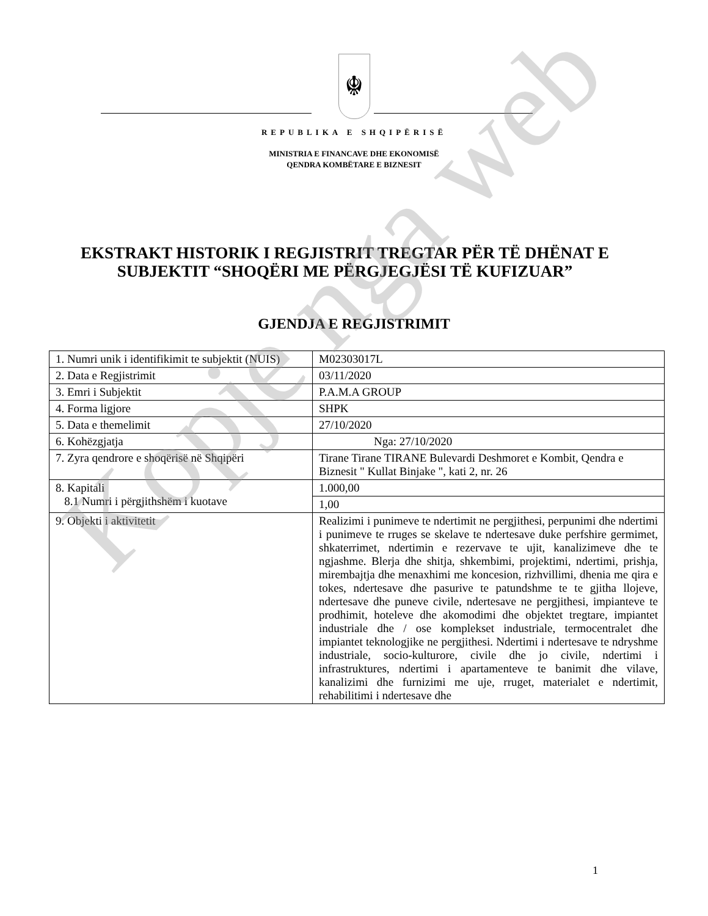☬
REPUBLIKA E SHQIPËRISË
MINISTRIA E FINANCAVE DHE EKONOMISË
QENDRA KOMBËTARE E BIZNESIT
EKSTRAKT HISTORIK I REGJISTRIT TREGTAR PËR TË DHËNAT E SUBJEKTIT “SHOQËRI ME PËRGJEGJËSI TË KUFIZUAR”
GJENDJA E REGJISTRIMIT
| 1. Numri unik i identifikimit te subjektit (NUIS) | M02303017L |
| 2. Data e Regjistrimit | 03/11/2020 |
| 3. Emri i Subjektit | P.A.M.A GROUP |
| 4. Forma ligjore | SHPK |
| 5. Data e themelimit | 27/10/2020 |
| 6. Kohëzgjatja | Nga: 27/10/2020 |
| 7. Zyra qendrore e shoqërisë në Shqipëri | Tirane Tirane TIRANE Bulevardi Deshmoret e Kombit, Qendra e Biznesit " Kullat Binjake ", kati 2, nr. 26 |
| 8. Kapitali 8.1 Numri i përgjithshëm i kuotave | 1.000,00 |
| | 1,00 |
| 9. Objekti i aktivitetit | Realizimi i punimeve te ndertimit ne pergjithesi, perpunimi dhe ndertimi i punimeve te rruges se skelave te ndertesave duke perfshire germimet, shkaterrimet, ndertimin e rezervave te ujit, kanalizimeve dhe te ngjashme. Blerja dhe shitja, shkembimi, projektimi, ndertimi, prishja, mirembajtja dhe menaxhimi me koncesion, rizhvillimi, dhenia me qira e tokes, ndertesave dhe pasurive te patundshme te te gjitha llojeve, ndertesave dhe puneve civile, ndertesave ne pergjithesi, impianteve te prodhimit, hoteleve dhe akomodimi dhe objektet tregtare, impiantet industriale dhe / ose komplekset industriale, termocentralet dhe impiantet teknologjike ne pergjithesi. Ndertimi i ndertesave te ndryshme industriale, socio-kulturore, civile dhe jo civile, ndertimi i infrastruktures, ndertimi i apartamenteve te banimit dhe vilave, kanalizimi dhe furnizimi me uje, rruget, materialet e ndertimit, rehabilitimi i ndertesave dhe |
1
Kopje nga web